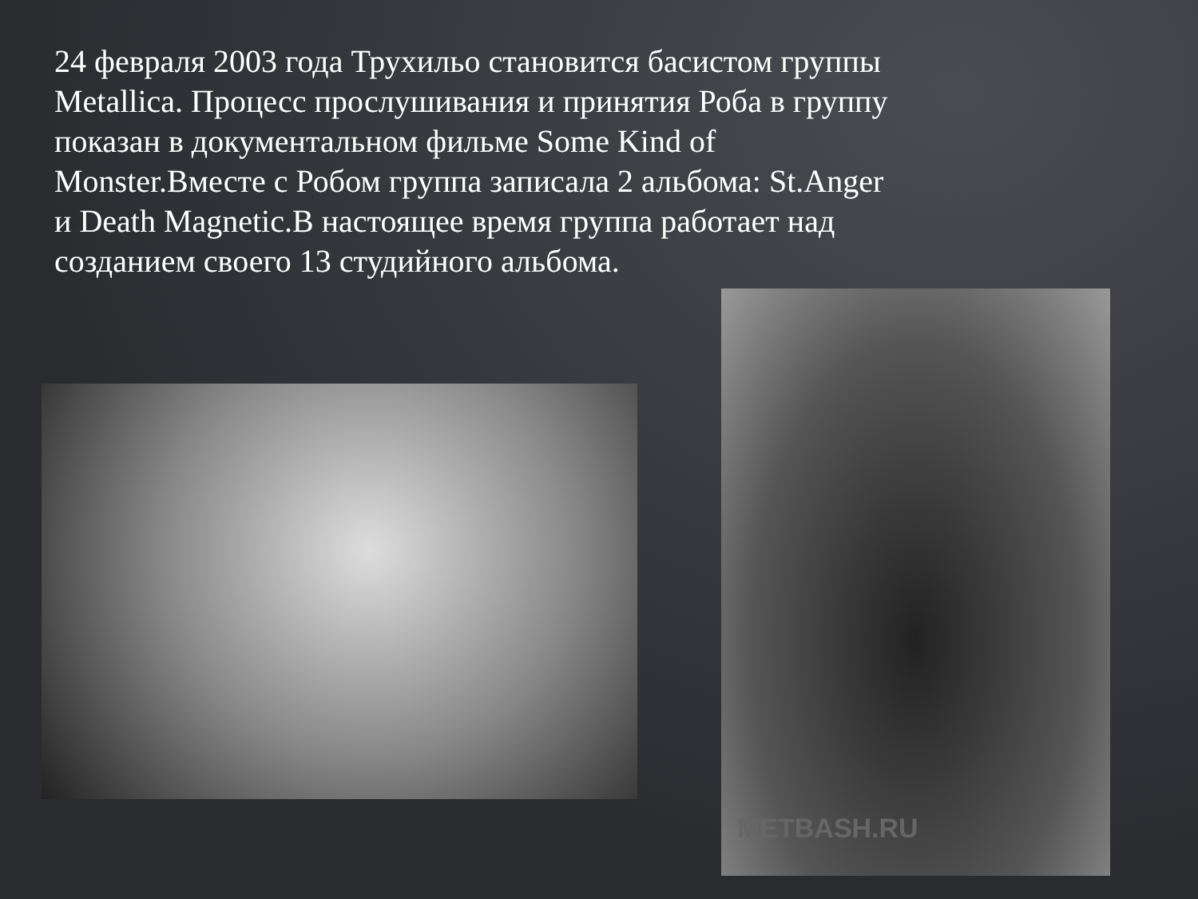24 февраля 2003 года Трухильо становится басистом группы Metallica. Процесс прослушивания и принятия Роба в группу показан в документальном фильме Some Kind of Monster.Вместе с Робом группа записала 2 альбома: St.Anger и Death Magnetic.В настоящее время группа работает над созданием своего 13 студийного альбома.
METBASH.RU